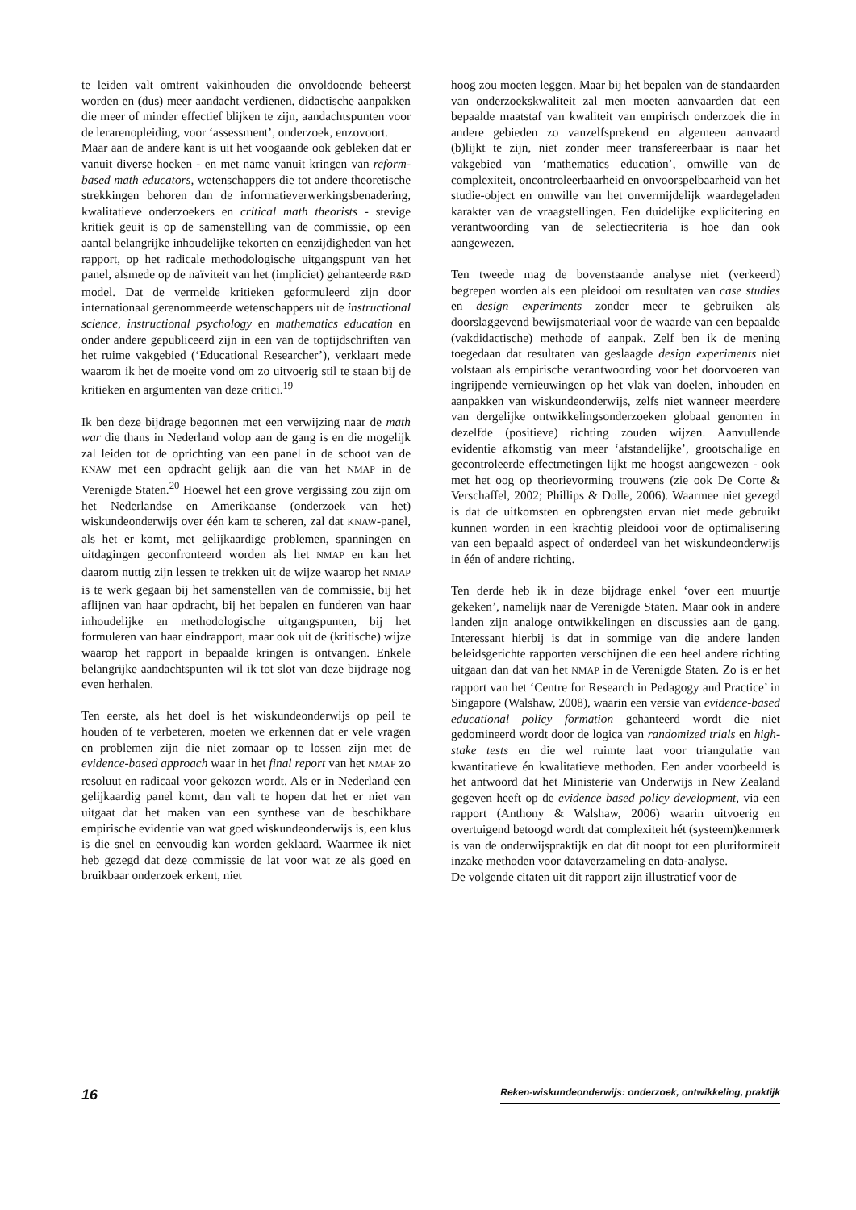te leiden valt omtrent vakinhouden die onvoldoende beheerst worden en (dus) meer aandacht verdienen, didactische aanpakken die meer of minder effectief blijken te zijn, aandachtspunten voor de lerarenopleiding, voor ‘assessment’, onderzoek, enzovoort.
Maar aan de andere kant is uit het voogaande ook gebleken dat er vanuit diverse hoeken - en met name vanuit kringen van reform-based math educators, wetenschappers die tot andere theoretische strekkingen behoren dan de informatieverwerkingsbenadering, kwalitatieve onderzoekers en critical math theorists - stevige kritiek geuit is op de samenstelling van de commissie, op een aantal belangrijke inhoudelijke tekorten en eenzijdigheden van het rapport, op het radicale methodologische uitgangspunt van het panel, alsmede op de naïviteit van het (impliciet) gehanteerde R&D model. Dat de vermelde kritieken geformuleerd zijn door internationaal gerenommeerde wetenschappers uit de instructional science, instructional psychology en mathematics education en onder andere gepubliceerd zijn in een van de toptijdschriften van het ruime vakgebied (‘Educational Researcher’), verklaart mede waarom ik het de moeite vond om zo uitvoerig stil te staan bij de kritieken en argumenten van deze critici.<sup>19</sup>
Ik ben deze bijdrage begonnen met een verwijzing naar de math war die thans in Nederland volop aan de gang is en die mogelijk zal leiden tot de oprichting van een panel in de schoot van de KNAW met een opdracht gelijk aan die van het NMAP in de Verenigde Staten.<sup>20</sup> Hoewel het een grove vergissing zou zijn om het Nederlandse en Amerikaanse (onderzoek van het) wiskundeonderwijs over één kam te scheren, zal dat KNAW-panel, als het er komt, met gelijkaardige problemen, spanningen en uitdagingen geconfronteerd worden als het NMAP en kan het daarom nuttig zijn lessen te trekken uit de wijze waarop het NMAP is te werk gegaan bij het samenstellen van de commissie, bij het aflijnen van haar opdracht, bij het bepalen en funderen van haar inhoudelijke en methodologische uitgangspunten, bij het formuleren van haar eindrapport, maar ook uit de (kritische) wijze waarop het rapport in bepaalde kringen is ontvangen. Enkele belangrijke aandachtspunten wil ik tot slot van deze bijdrage nog even herhalen.
Ten eerste, als het doel is het wiskundeonderwijs op peil te houden of te verbeteren, moeten we erkennen dat er vele vragen en problemen zijn die niet zomaar op te lossen zijn met de evidence-based approach waar in het final report van het NMAP zo resoluut en radicaal voor gekozen wordt. Als er in Nederland een gelijkaardig panel komt, dan valt te hopen dat het er niet van uitgaat dat het maken van een synthese van de beschikbare empirische evidentie van wat goed wiskundeonderwijs is, een klus is die snel en eenvoudig kan worden geklaard. Waarmee ik niet heb gezegd dat deze commissie de lat voor wat ze als goed en bruikbaar onderzoek erkent, niet
hoog zou moeten leggen. Maar bij het bepalen van de standaarden van onderzoekskwaliteit zal men moeten aanvaarden dat een bepaalde maatstaf van kwaliteit van empirisch onderzoek die in andere gebieden zo vanzelfsprekend en algemeen aanvaard (b)lijkt te zijn, niet zonder meer transfereerbaar is naar het vakgebied van ‘mathematics education’, omwille van de complexiteit, oncontroleerbaarheid en onvoorspelbaarheid van het studie-object en omwille van het onvermijdelijk waardegeladen karakter van de vraagstellingen. Een duidelijke explicitering en verantwoording van de selectiecriteria is hoe dan ook aangewezen.
Ten tweede mag de bovenstaande analyse niet (verkeerd) begrepen worden als een pleidooi om resultaten van case studies en design experiments zonder meer te gebruiken als doorslaggevend bewijsmateriaal voor de waarde van een bepaalde (vakdidactische) methode of aanpak. Zelf ben ik de mening toegedaan dat resultaten van geslaagde design experiments niet volstaan als empirische verantwoording voor het doorvoeren van ingrijpende vernieuwingen op het vlak van doelen, inhouden en aanpakken van wiskundeonderwijs, zelfs niet wanneer meerdere van dergelijke ontwikkelingsonderzoeken globaal genomen in dezelfde (positieve) richting zouden wijzen. Aanvullende evidentie afkomstig van meer ‘afstandelijke’, grootschalige en gecontroleerde effectmetingen lijkt me hoogst aangewezen - ook met het oog op theorievorming trouwens (zie ook De Corte & Verschaffel, 2002; Phillips & Dolle, 2006). Waarmee niet gezegd is dat de uitkomsten en opbrengsten ervan niet mede gebruikt kunnen worden in een krachtig pleidooi voor de optimalisering van een bepaald aspect of onderdeel van het wiskundeonderwijs in één of andere richting.
Ten derde heb ik in deze bijdrage enkel ‘over een muurtje gekeken’, namelijk naar de Verenigde Staten. Maar ook in andere landen zijn analoge ontwikkelingen en discussies aan de gang. Interessant hierbij is dat in sommige van die andere landen beleidsgerichte rapporten verschijnen die een heel andere richting uitgaan dan dat van het NMAP in de Verenigde Staten. Zo is er het rapport van het ‘Centre for Research in Pedagogy and Practice’ in Singapore (Walshaw, 2008), waarin een versie van evidence-based educational policy formation gehanteerd wordt die niet gedomineerd wordt door de logica van randomized trials en high-stake tests en die wel ruimte laat voor triangulatie van kwantitatieve én kwalitatieve methoden. Een ander voorbeeld is het antwoord dat het Ministerie van Onderwijs in New Zealand gegeven heeft op de evidence based policy development, via een rapport (Anthony & Walshaw, 2006) waarin uitvoerig en overtuigend betoogd wordt dat complexiteit hét (systeem)kenmerk is van de onderwijspraktijk en dat dit noopt tot een pluriformiteit inzake methoden voor dataverzameling en data-analyse.
De volgende citaten uit dit rapport zijn illustratief voor de
16 Reken-wiskundeonderwijs: onderzoek, ontwikkeling, praktijk